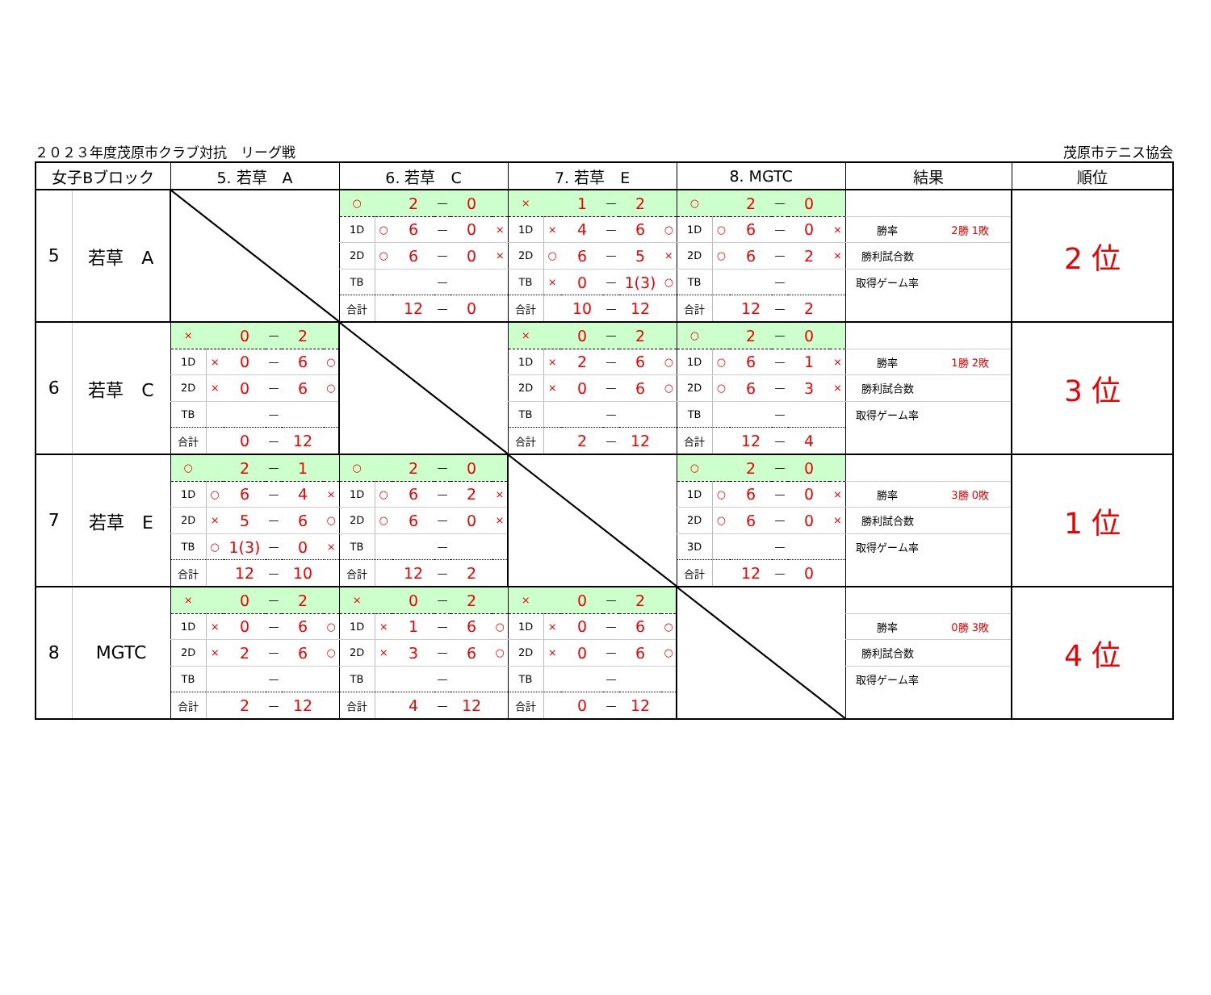２０２３年度茂原市クラブ対抗　リーグ戦 茂原市テニス協会
| 女子Bブロック | | 5. 若草 A | | | | | | 6. 若草 C | | | | | | 7. 若草 E | | | | | | 8. MGTC | | | | | | 結果 | | 順位 |
| --- | --- | --- | --- | --- | --- | --- | --- | --- | --- | --- | --- | --- | --- | --- | --- | --- | --- | --- | --- | --- | --- | --- | --- | --- | --- | --- | --- | --- |
| 5 | 若草 A | | | | | | | ○ | | 2 | — | 0 | | × | | 1 | — | 2 | | ○ | | 2 | — | 0 | | | | 2 位 |
| | | | | | | | | 1D | ○ | 6 | — | 0 | × | 1D | × | 4 | — | 6 | ○ | 1D | ○ | 6 | — | 0 | × | 勝率 | 2勝 1敗 | |
| | | | | | | | | 2D | ○ | 6 | — | 0 | × | 2D | ○ | 6 | — | 5 | × | 2D | ○ | 6 | — | 2 | × | 勝利試合数 | | |
| | | | | | | | | TB | | | — | | | TB | × | 0 | — | 1(3) | ○ | TB | | | — | | | 取得ゲーム率 | | |
| | | | | | | | | 合計 | | 12 | — | 0 | | 合計 | | 10 | — | 12 | | 合計 | | 12 | — | 2 | | | | |
| 6 | 若草 C | × | | 0 | — | 2 | | | | | | | | × | | 0 | — | 2 | | ○ | | 2 | — | 0 | | | | 3 位 |
| | | 1D | × | 0 | — | 6 | ○ | | | | | | | 1D | × | 2 | — | 6 | ○ | 1D | ○ | 6 | — | 1 | × | 勝率 | 1勝 2敗 | |
| | | 2D | × | 0 | — | 6 | ○ | | | | | | | 2D | × | 0 | — | 6 | ○ | 2D | ○ | 6 | — | 3 | × | 勝利試合数 | | |
| | | TB | | | — | | | | | | | | | TB | | | — | | | TB | | | — | | | 取得ゲーム率 | | |
| | | 合計 | | 0 | — | 12 | | | | | | | | 合計 | | 2 | — | 12 | | 合計 | | 12 | — | 4 | | | | |
| 7 | 若草 E | ○ | | 2 | — | 1 | | ○ | | 2 | — | 0 | | | | | | | | ○ | | 2 | — | 0 | | | | 1 位 |
| | | 1D | ○ | 6 | — | 4 | × | 1D | ○ | 6 | — | 2 | × | | | | | | | 1D | ○ | 6 | — | 0 | × | 勝率 | 3勝 0敗 | |
| | | 2D | × | 5 | — | 6 | ○ | 2D | ○ | 6 | — | 0 | × | | | | | | | 2D | ○ | 6 | — | 0 | × | 勝利試合数 | | |
| | | TB | ○ | 1(3) | — | 0 | × | TB | | | — | | | | | | | | | 3D | | | — | | | 取得ゲーム率 | | |
| | | 合計 | | 12 | — | 10 | | 合計 | | 12 | — | 2 | | | | | | | | 合計 | | 12 | — | 0 | | | | |
| 8 | MGTC | × | | 0 | — | 2 | | × | | 0 | — | 2 | | × | | 0 | — | 2 | | | | | | | | | | 4 位 |
| | | 1D | × | 0 | — | 6 | ○ | 1D | × | 1 | — | 6 | ○ | 1D | × | 0 | — | 6 | ○ | | | | | | | 勝率 | 0勝 3敗 | |
| | | 2D | × | 2 | — | 6 | ○ | 2D | × | 3 | — | 6 | ○ | 2D | × | 0 | — | 6 | ○ | | | | | | | 勝利試合数 | | |
| | | TB | | | — | | | TB | | | — | | | TB | | | — | | | | | | | | | 取得ゲーム率 | | |
| | | 合計 | | 2 | — | 12 | | 合計 | | 4 | — | 12 | | 合計 | | 0 | — | 12 | | | | | | | | | | |